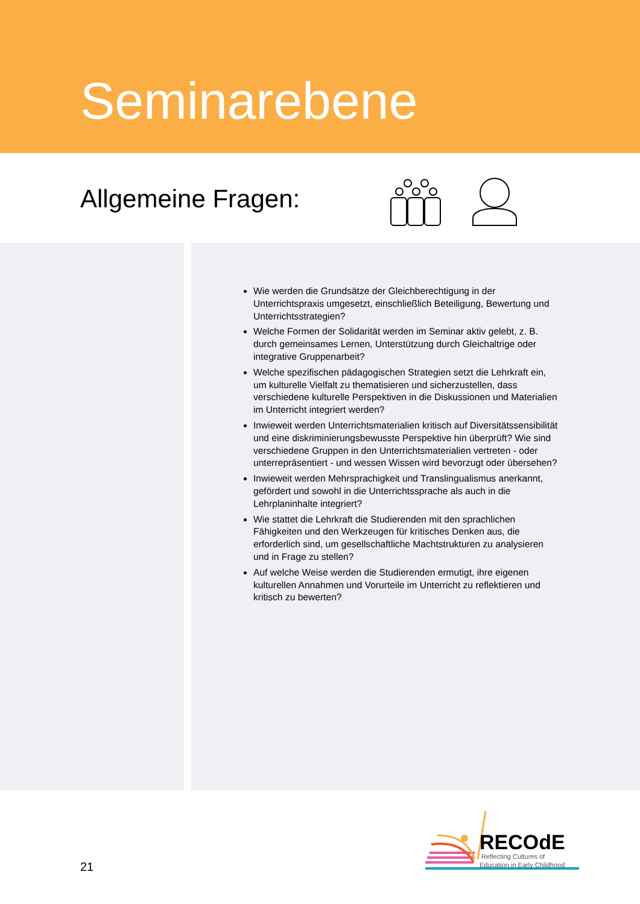Seminarebene
Allgemeine Fragen:
Wie werden die Grundsätze der Gleichberechtigung in der Unterrichtspraxis umgesetzt, einschließlich Beteiligung, Bewertung und Unterrichtsstrategien?
Welche Formen der Solidarität werden im Seminar aktiv gelebt, z. B. durch gemeinsames Lernen, Unterstützung durch Gleichaltrige oder integrative Gruppenarbeit?
Welche spezifischen pädagogischen Strategien setzt die Lehrkraft ein, um kulturelle Vielfalt zu thematisieren und sicherzustellen, dass verschiedene kulturelle Perspektiven in die Diskussionen und Materialien im Unterricht integriert werden?
Inwieweit werden Unterrichtsmaterialien kritisch auf Diversitätssensibilität und eine diskriminierungsbewusste Perspektive hin überprüft? Wie sind verschiedene Gruppen in den Unterrichtsmaterialien vertreten - oder unterrepräsentiert - und wessen Wissen wird bevorzugt oder übersehen?
Inwieweit werden Mehrsprachigkeit und Translingualismus anerkannt, gefördert und sowohl in die Unterrichtssprache als auch in die Lehrplaninhalte integriert?
Wie stattet die Lehrkraft die Studierenden mit den sprachlichen Fähigkeiten und den Werkzeugen für kritisches Denken aus, die erforderlich sind, um gesellschaftliche Machtstrukturen zu analysieren und in Frage zu stellen?
Auf welche Weise werden die Studierenden ermutigt, ihre eigenen kulturellen Annahmen und Vorurteile im Unterricht zu reflektieren und kritisch zu bewerten?
21
RECOdE
Reflecting Cultures of
Education in Early Childhood